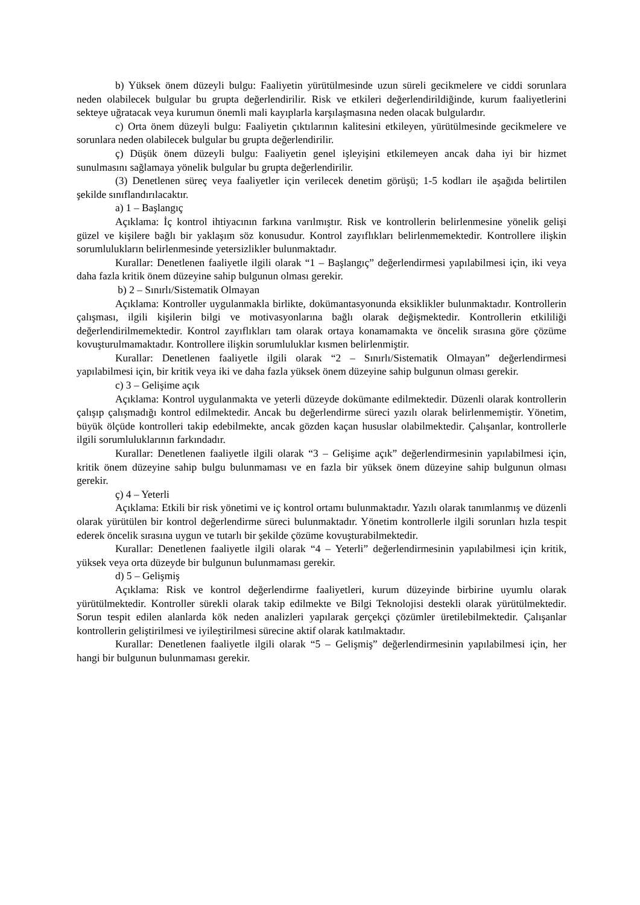b) Yüksek önem düzeyli bulgu: Faaliyetin yürütülmesinde uzun süreli gecikmelere ve ciddi sorunlara neden olabilecek bulgular bu grupta değerlendirilir. Risk ve etkileri değerlendirildiğinde, kurum faaliyetlerini sekteye uğratacak veya kurumun önemli mali kayıplarla karşılaşmasına neden olacak bulgulardır.
c) Orta önem düzeyli bulgu: Faaliyetin çıktılarının kalitesini etkileyen, yürütülmesinde gecikmelere ve sorunlara neden olabilecek bulgular bu grupta değerlendirilir.
ç) Düşük önem düzeyli bulgu: Faaliyetin genel işleyişini etkilemeyen ancak daha iyi bir hizmet sunulmasını sağlamaya yönelik bulgular bu grupta değerlendirilir.
(3) Denetlenen süreç veya faaliyetler için verilecek denetim görüşü; 1-5 kodları ile aşağıda belirtilen şekilde sınıflandırılacaktır.
a) 1 – Başlangıç
Açıklama: İç kontrol ihtiyacının farkına varılmıştır. Risk ve kontrollerin belirlenmesine yönelik gelişi güzel ve kişilere bağlı bir yaklaşım söz konusudur. Kontrol zayıflıkları belirlenmemektedir. Kontrollere ilişkin sorumlulukların belirlenmesinde yetersizlikler bulunmaktadır.
Kurallar: Denetlenen faaliyetle ilgili olarak “1 – Başlangıç” değerlendirmesi yapılabilmesi için, iki veya daha fazla kritik önem düzeyine sahip bulgunun olması gerekir.
b) 2 – Sınırlı/Sistematik Olmayan
Açıklama: Kontroller uygulanmakla birlikte, dokümantasyonunda eksiklikler bulunmaktadır. Kontrollerin çalışması, ilgili kişilerin bilgi ve motivasyonlarına bağlı olarak değişmektedir. Kontrollerin etkililiği değerlendirilmemektedir. Kontrol zayıflıkları tam olarak ortaya konamamakta ve öncelik sırasına göre çözüme kovuşturulmamaktadır. Kontrollere ilişkin sorumluluklar kısmen belirlenmiştir.
Kurallar: Denetlenen faaliyetle ilgili olarak “2 – Sınırlı/Sistematik Olmayan” değerlendirmesi yapılabilmesi için, bir kritik veya iki ve daha fazla yüksek önem düzeyine sahip bulgunun olması gerekir.
c) 3 – Gelişime açık
Açıklama: Kontrol uygulanmakta ve yeterli düzeyde dokümante edilmektedir. Düzenli olarak kontrollerin çalışıp çalışmadığı kontrol edilmektedir. Ancak bu değerlendirme süreci yazılı olarak belirlenmemiştir. Yönetim, büyük ölçüde kontrolleri takip edebilmekte, ancak gözden kaçan hususlar olabilmektedir. Çalışanlar, kontrollerle ilgili sorumluluklarının farkındadır.
Kurallar: Denetlenen faaliyetle ilgili olarak “3 – Gelişime açık” değerlendirmesinin yapılabilmesi için, kritik önem düzeyine sahip bulgu bulunmaması ve en fazla bir yüksek önem düzeyine sahip bulgunun olması gerekir.
ç) 4 – Yeterli
Açıklama: Etkili bir risk yönetimi ve iç kontrol ortamı bulunmaktadır. Yazılı olarak tanımlanmış ve düzenli olarak yürütülen bir kontrol değerlendirme süreci bulunmaktadır. Yönetim kontrollerle ilgili sorunları hızla tespit ederek öncelik sırasına uygun ve tutarlı bir şekilde çözüme kovuşturabilmektedir.
Kurallar: Denetlenen faaliyetle ilgili olarak “4 – Yeterli” değerlendirmesinin yapılabilmesi için kritik, yüksek veya orta düzeyde bir bulgunun bulunmaması gerekir.
d) 5 – Gelişmiş
Açıklama: Risk ve kontrol değerlendirme faaliyetleri, kurum düzeyinde birbirine uyumlu olarak yürütülmektedir. Kontroller sürekli olarak takip edilmekte ve Bilgi Teknolojisi destekli olarak yürütülmektedir. Sorun tespit edilen alanlarda kök neden analizleri yapılarak gerçekçi çözümler üretilebilmektedir. Çalışanlar kontrollerin geliştirilmesi ve iyileştirilmesi sürecine aktif olarak katılmaktadır.
Kurallar: Denetlenen faaliyetle ilgili olarak “5 – Gelişmiş” değerlendirmesinin yapılabilmesi için, her hangi bir bulgunun bulunmaması gerekir.